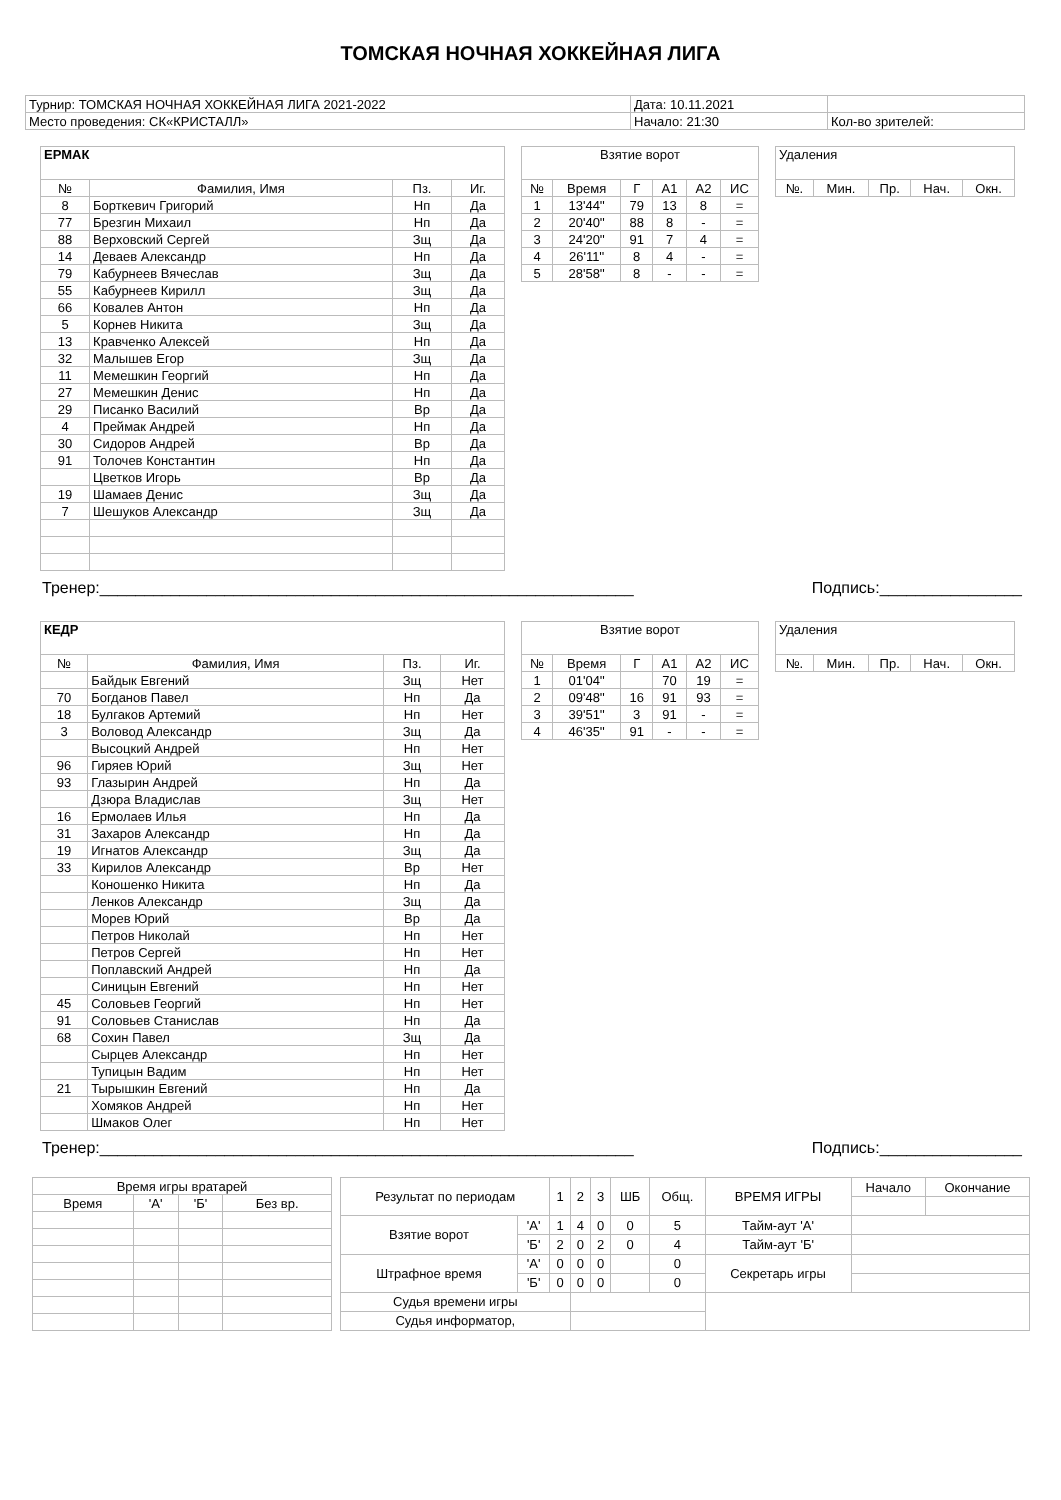ТОМСКАЯ НОЧНАЯ ХОККЕЙНАЯ ЛИГА
| Турнир: ТОМСКАЯ НОЧНАЯ ХОККЕЙНАЯ ЛИГА 2021-2022 | Дата: 10.11.2021 | |
| Место проведения: СК«КРИСТАЛЛ» | Начало: 21:30 | Кол-во зрителей: |
| ЕРМАК | | | |
| № | Фамилия, Имя | Пз. | Иг. |
| 8 | Борткевич Григорий | Нп | Да |
| 77 | Брезгин Михаил | Нп | Да |
| 88 | Верховский Сергей | Зщ | Да |
| 14 | Деваев Александр | Нп | Да |
| 79 | Кабурнеев Вячеслав | Зщ | Да |
| 55 | Кабурнеев Кирилл | Зщ | Да |
| 66 | Ковалев Антон | Нп | Да |
| 5 | Корнев Никита | Зщ | Да |
| 13 | Кравченко Алексей | Нп | Да |
| 32 | Малышев Егор | Зщ | Да |
| 11 | Мемешкин Георгий | Нп | Да |
| 27 | Мемешкин Денис | Нп | Да |
| 29 | Писанко Василий | Вр | Да |
| 4 | Преймак Андрей | Нп | Да |
| 30 | Сидоров Андрей | Вр | Да |
| 91 | Толочев Константин | Нп | Да |
| | Цветков Игорь | Вр | Да |
| 19 | Шамаев Денис | Зщ | Да |
| 7 | Шешуков Александр | Зщ | Да |
| Взятие ворот | | | | | |
| № | Время | Г | А1 | А2 | ИС |
| 1 | 13'44'' | 79 | 13 | 8 | = |
| 2 | 20'40'' | 88 | 8 | - | = |
| 3 | 24'20'' | 91 | 7 | 4 | = |
| 4 | 26'11'' | 8 | 4 | - | = |
| 5 | 28'58'' | 8 | - | - | = |
| Удаления | | | | |
| №. | Мин. | Пр. | Нач. | Окн. |
Тренер:____________________________________________________________ Подпись:________________
| КЕДР | | | |
| № | Фамилия, Имя | Пз. | Иг. |
| | Байдык Евгений | Зщ | Нет |
| 70 | Богданов Павел | Нп | Да |
| 18 | Булгаков Артемий | Нп | Нет |
| 3 | Воловод Александр | Зщ | Да |
| | Высоцкий Андрей | Нп | Нет |
| 96 | Гиряев Юрий | Зщ | Нет |
| 93 | Глазырин Андрей | Нп | Да |
| | Дзюра Владислав | Зщ | Нет |
| 16 | Ермолаев Илья | Нп | Да |
| 31 | Захаров Александр | Нп | Да |
| 19 | Игнатов Александр | Зщ | Да |
| 33 | Кирилов Александр | Вр | Нет |
| | Коношенко Никита | Нп | Да |
| | Ленков Александр | Зщ | Да |
| | Морев Юрий | Вр | Да |
| | Петров Николай | Нп | Нет |
| | Петров Сергей | Нп | Нет |
| | Поплавский Андрей | Нп | Да |
| | Синицын Евгений | Нп | Нет |
| 45 | Соловьев Георгий | Нп | Нет |
| 91 | Соловьев Станислав | Нп | Да |
| 68 | Сохин Павел | Зщ | Да |
| | Сырцев Александр | Нп | Нет |
| | Тупицын Вадим | Нп | Нет |
| 21 | Тырышкин Евгений | Нп | Да |
| | Хомяков Андрей | Нп | Нет |
| | Шмаков Олег | Нп | Нет |
| Взятие ворот | | | | | |
| № | Время | Г | А1 | А2 | ИС |
| 1 | 01'04'' | | 70 | 19 | = |
| 2 | 09'48'' | 16 | 91 | 93 | = |
| 3 | 39'51'' | 3 | 91 | - | = |
| 4 | 46'35'' | 91 | - | - | = |
| Удаления | | | | |
| №. | Мин. | Пр. | Нач. | Окн. |
Тренер:____________________________________________________________ Подпись:________________
| Время игры вратарей | | | |
| Время | 'А' | 'Б' | Без вр. |
| Результат по периодам | | 1 | 2 | 3 | ШБ | Общ. | ВРЕМЯ ИГРЫ | Начало | Окончание |
| Взятие ворот | 'А' | 1 | 4 | 0 | 0 | 5 | Тайм-аут 'А' | | |
| | 'Б' | 2 | 0 | 2 | 0 | 4 | Тайм-аут 'Б' | | |
| Штрафное время | 'А' | 0 | 0 | 0 | | 0 | Секретарь игры | | |
| | 'Б' | 0 | 0 | 0 | | 0 | | | |
| Судья времени игры | | | | | | | | | |
| Судья информатор, | | | | | | | | | |